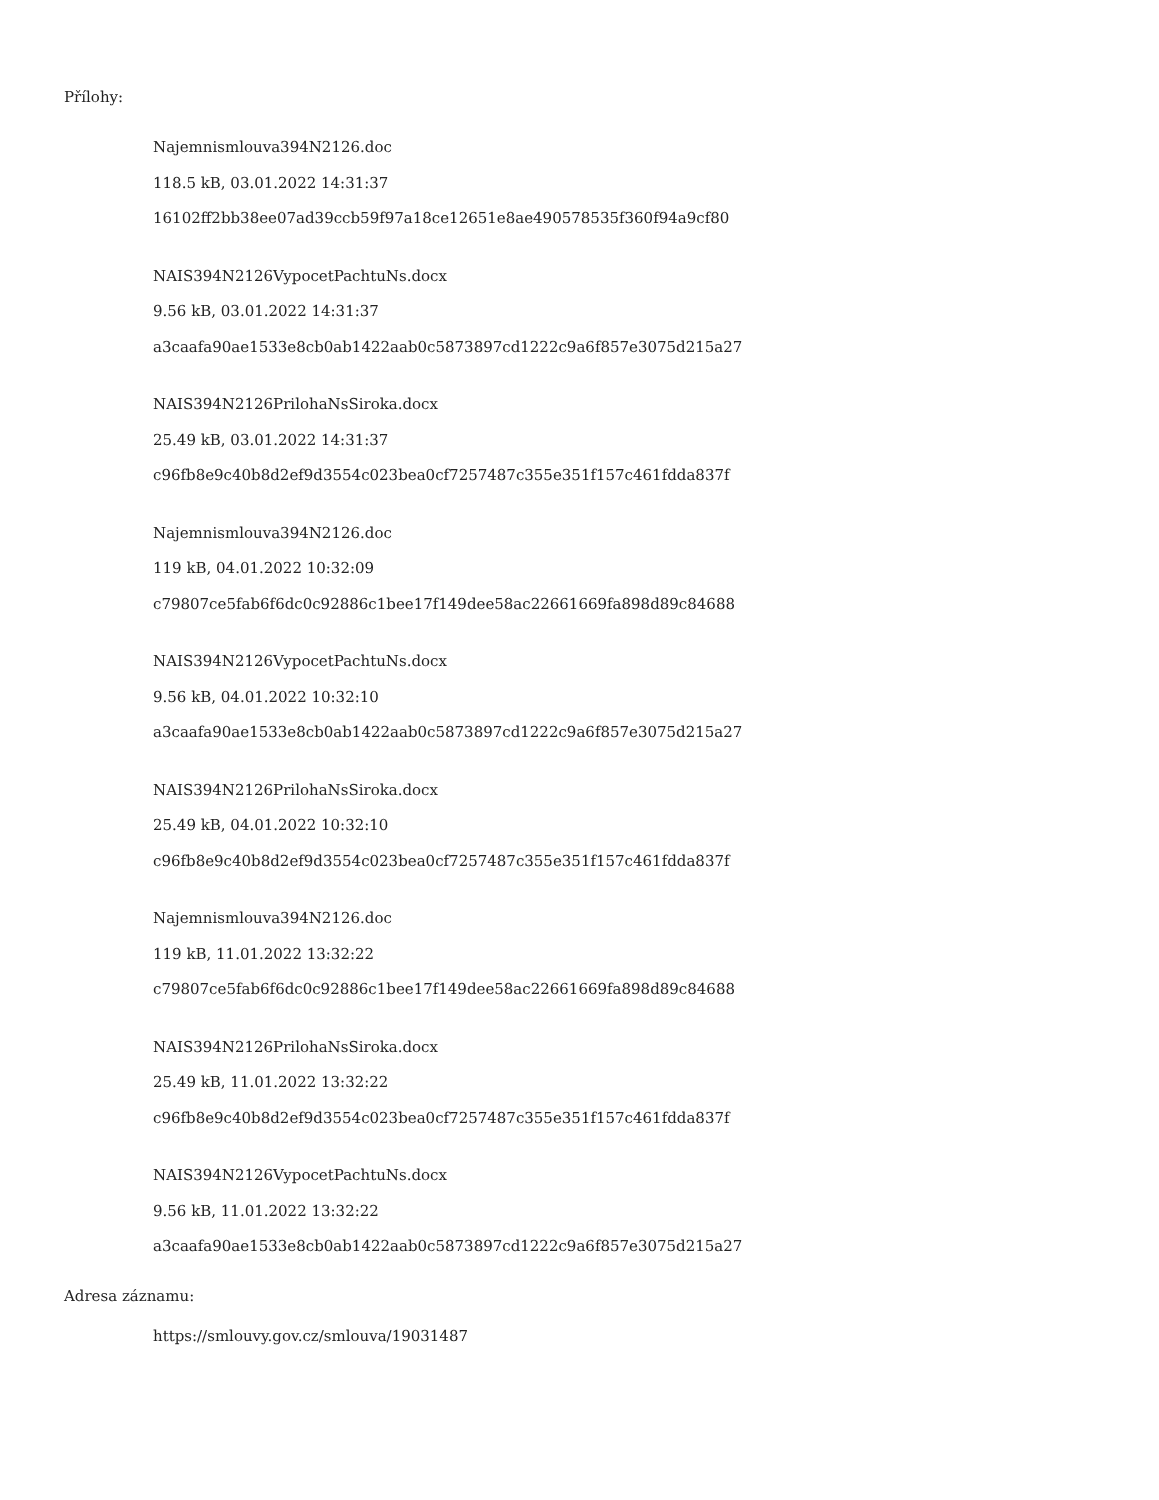Přílohy:
Najemnismlouva394N2126.doc
118.5 kB, 03.01.2022 14:31:37
16102ff2bb38ee07ad39ccb59f97a18ce12651e8ae490578535f360f94a9cf80
NAIS394N2126VypocetPachtuNs.docx
9.56 kB, 03.01.2022 14:31:37
a3caafa90ae1533e8cb0ab1422aab0c5873897cd1222c9a6f857e3075d215a27
NAIS394N2126PrilohaNsSiroka.docx
25.49 kB, 03.01.2022 14:31:37
c96fb8e9c40b8d2ef9d3554c023bea0cf7257487c355e351f157c461fdda837f
Najemnismlouva394N2126.doc
119 kB, 04.01.2022 10:32:09
c79807ce5fab6f6dc0c92886c1bee17f149dee58ac22661669fa898d89c84688
NAIS394N2126VypocetPachtuNs.docx
9.56 kB, 04.01.2022 10:32:10
a3caafa90ae1533e8cb0ab1422aab0c5873897cd1222c9a6f857e3075d215a27
NAIS394N2126PrilohaNsSiroka.docx
25.49 kB, 04.01.2022 10:32:10
c96fb8e9c40b8d2ef9d3554c023bea0cf7257487c355e351f157c461fdda837f
Najemnismlouva394N2126.doc
119 kB, 11.01.2022 13:32:22
c79807ce5fab6f6dc0c92886c1bee17f149dee58ac22661669fa898d89c84688
NAIS394N2126PrilohaNsSiroka.docx
25.49 kB, 11.01.2022 13:32:22
c96fb8e9c40b8d2ef9d3554c023bea0cf7257487c355e351f157c461fdda837f
NAIS394N2126VypocetPachtuNs.docx
9.56 kB, 11.01.2022 13:32:22
a3caafa90ae1533e8cb0ab1422aab0c5873897cd1222c9a6f857e3075d215a27
Adresa záznamu:
https://smlouvy.gov.cz/smlouva/19031487